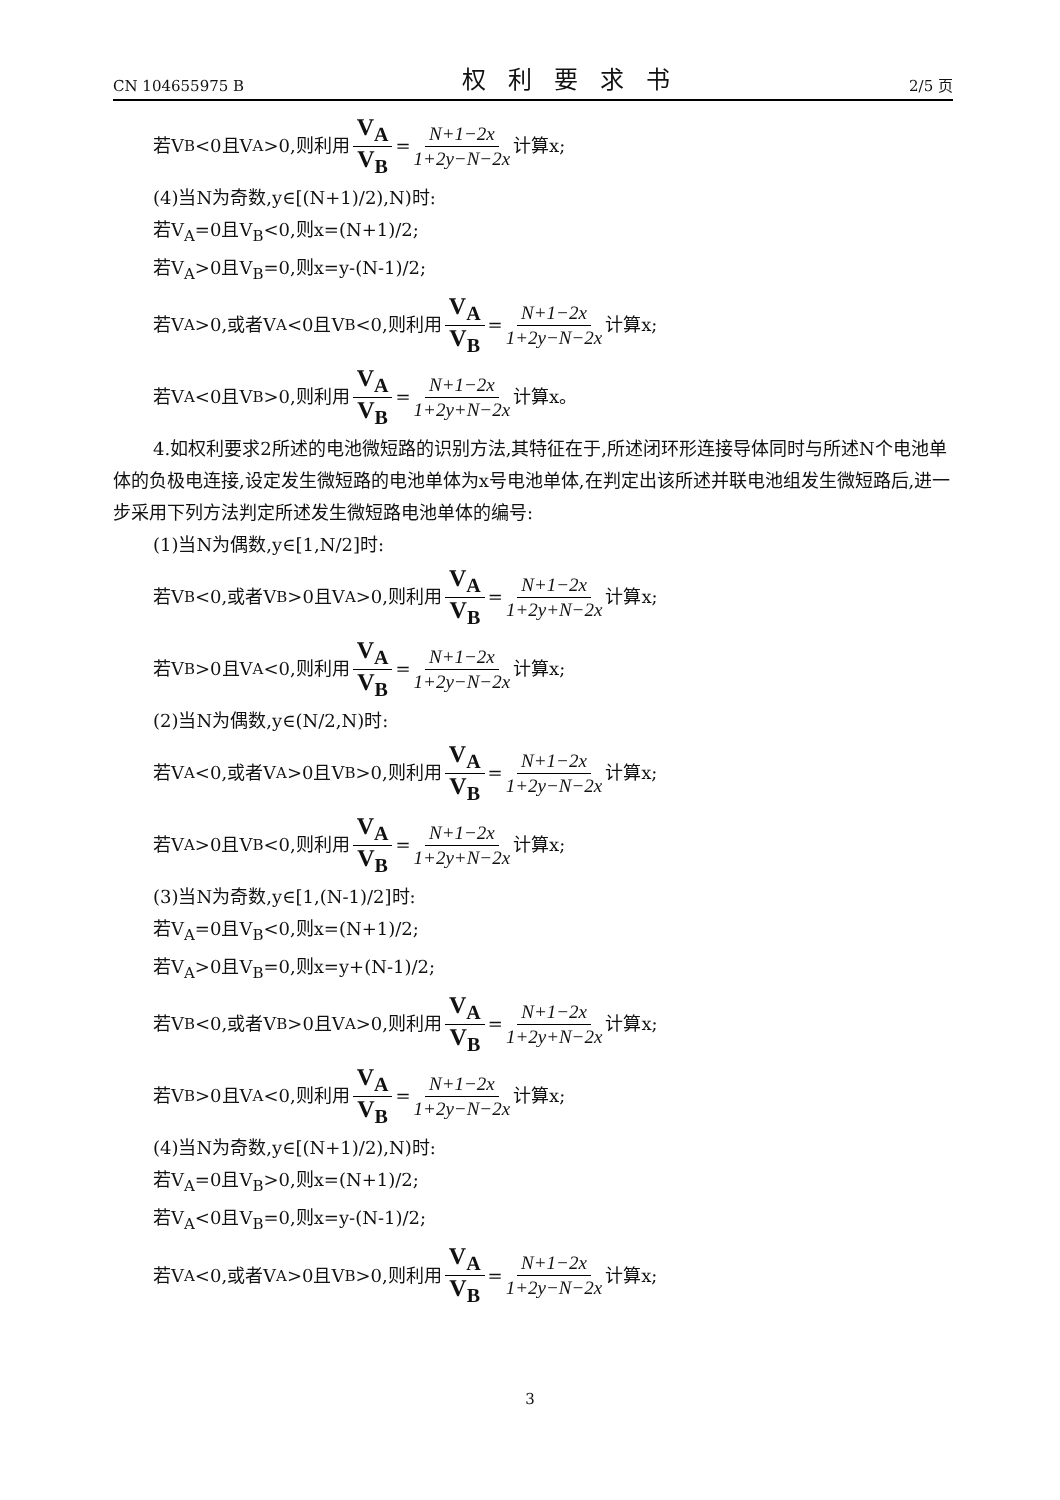CN 104655975 B 权利要求书 2/5 页
若V<sub>B</sub><0且V<sub>A</sub>>0,则利用 V<sub>A</sub> V<sub>B</sub> = N+1−2x 1+2y−N−2x 计算x;
(4)当N为奇数,y∈[(N+1)/2),N)时:
若V<sub>A</sub>=0且V<sub>B</sub><0,则x=(N+1)/2;
若V<sub>A</sub>>0且V<sub>B</sub>=0,则x=y-(N-1)/2;
若V<sub>A</sub>>0,或者V<sub>A</sub><0且V<sub>B</sub><0,则利用 V<sub>A</sub> V<sub>B</sub> = N+1−2x 1+2y−N−2x 计算x;
若V<sub>A</sub><0且V<sub>B</sub>>0,则利用 V<sub>A</sub> V<sub>B</sub> = N+1−2x 1+2y+N−2x 计算x。
4.如权利要求2所述的电池微短路的识别方法,其特征在于,所述闭环形连接导体同时与所述N个电池单体的负极电连接,设定发生微短路的电池单体为x号电池单体,在判定出该所述并联电池组发生微短路后,进一步采用下列方法判定所述发生微短路电池单体的编号:
(1)当N为偶数,y∈[1,N/2]时:
若V<sub>B</sub><0,或者V<sub>B</sub>>0且V<sub>A</sub>>0,则利用 V<sub>A</sub> V<sub>B</sub> = N+1−2x 1+2y+N−2x 计算x;
若V<sub>B</sub>>0且V<sub>A</sub><0,则利用 V<sub>A</sub> V<sub>B</sub> = N+1−2x 1+2y−N−2x 计算x;
(2)当N为偶数,y∈(N/2,N)时:
若V<sub>A</sub><0,或者V<sub>A</sub>>0且V<sub>B</sub>>0,则利用 V<sub>A</sub> V<sub>B</sub> = N+1−2x 1+2y−N−2x 计算x;
若V<sub>A</sub>>0且V<sub>B</sub><0,则利用 V<sub>A</sub> V<sub>B</sub> = N+1−2x 1+2y+N−2x 计算x;
(3)当N为奇数,y∈[1,(N-1)/2]时:
若V<sub>A</sub>=0且V<sub>B</sub><0,则x=(N+1)/2;
若V<sub>A</sub>>0且V<sub>B</sub>=0,则x=y+(N-1)/2;
若V<sub>B</sub><0,或者V<sub>B</sub>>0且V<sub>A</sub>>0,则利用 V<sub>A</sub> V<sub>B</sub> = N+1−2x 1+2y+N−2x 计算x;
若V<sub>B</sub>>0且V<sub>A</sub><0,则利用 V<sub>A</sub> V<sub>B</sub> = N+1−2x 1+2y−N−2x 计算x;
(4)当N为奇数,y∈[(N+1)/2),N)时:
若V<sub>A</sub>=0且V<sub>B</sub>>0,则x=(N+1)/2;
若V<sub>A</sub><0且V<sub>B</sub>=0,则x=y-(N-1)/2;
若V<sub>A</sub><0,或者V<sub>A</sub>>0且V<sub>B</sub>>0,则利用 V<sub>A</sub> V<sub>B</sub> = N+1−2x 1+2y−N−2x 计算x;
3